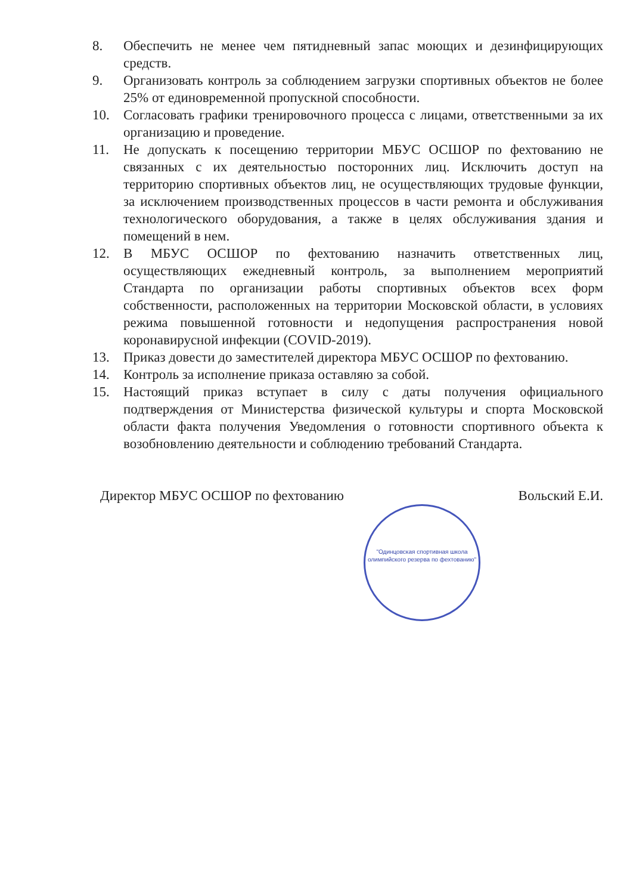8. Обеспечить не менее чем пятидневный запас моющих и дезинфицирующих средств.
9. Организовать контроль за соблюдением загрузки спортивных объектов не более 25% от единовременной пропускной способности.
10. Согласовать графики тренировочного процесса с лицами, ответственными за их организацию и проведение.
11. Не допускать к посещению территории МБУС ОСШОР по фехтованию не связанных с их деятельностью посторонних лиц. Исключить доступ на территорию спортивных объектов лиц, не осуществляющих трудовые функции, за исключением производственных процессов в части ремонта и обслуживания технологического оборудования, а также в целях обслуживания здания и помещений в нем.
12. В МБУС ОСШОР по фехтованию назначить ответственных лиц, осуществляющих ежедневный контроль, за выполнением мероприятий Стандарта по организации работы спортивных объектов всех форм собственности, расположенных на территории Московской области, в условиях режима повышенной готовности и недопущения распространения новой коронавирусной инфекции (COVID-2019).
13. Приказ довести до заместителей директора МБУС ОСШОР по фехтованию.
14. Контроль за исполнение приказа оставляю за собой.
15. Настоящий приказ вступает в силу с даты получения официального подтверждения от Министерства физической культуры и спорта Московской области факта получения Уведомления о готовности спортивного объекта к возобновлению деятельности и соблюдению требований Стандарта.
Директор МБУС ОСШОР по фехтованию Вольский Е.И.
"Одинцовская спортивная школа олимпийского резерва по фехтованию"